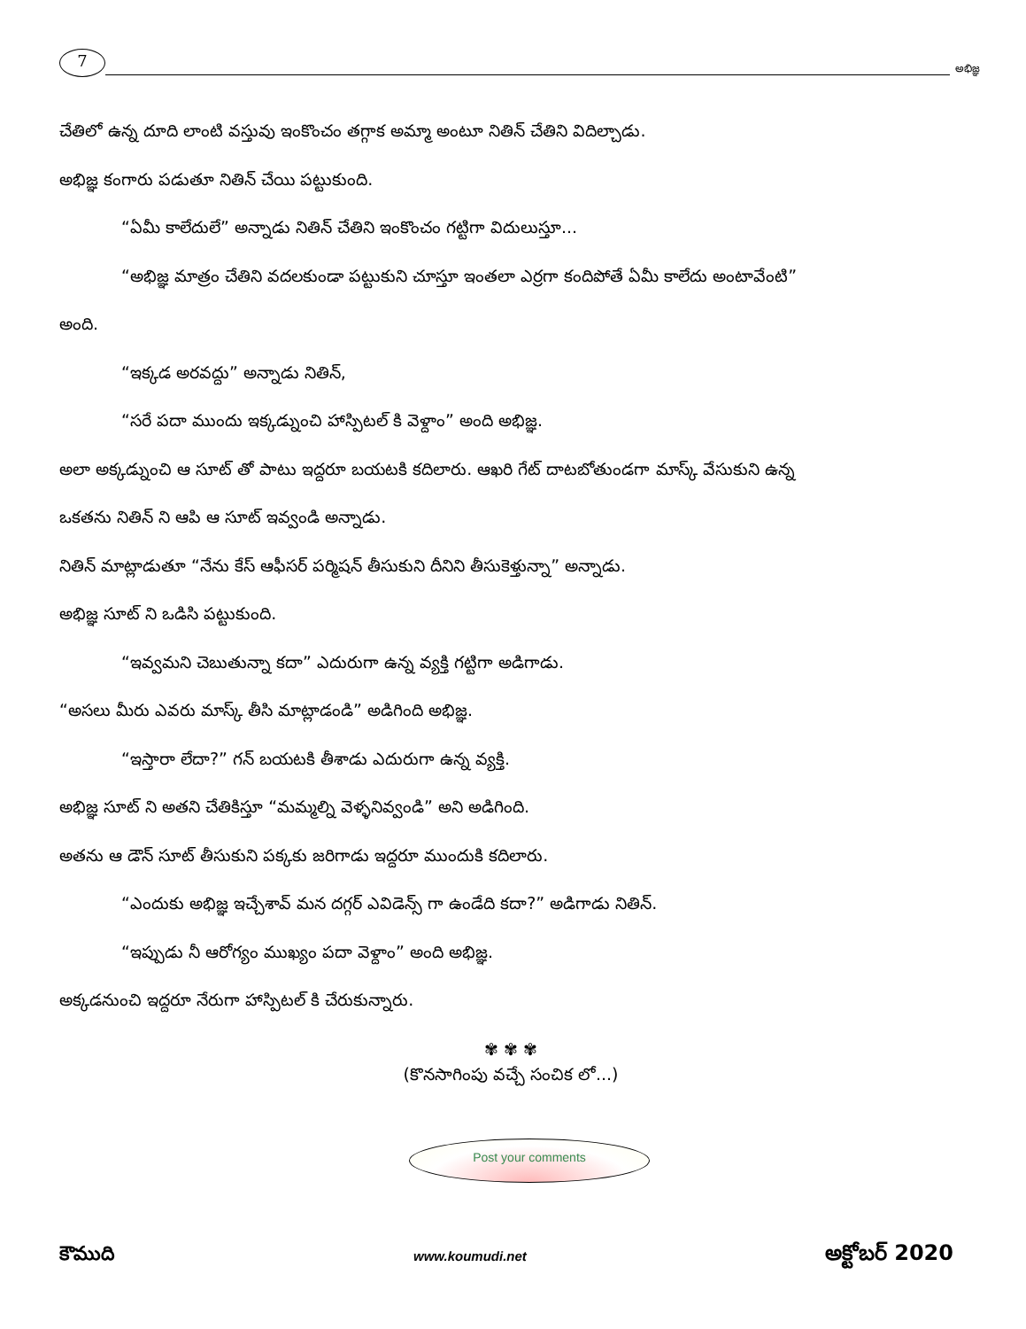7
అభిజ్ఞ
చేతిలో ఉన్న దూది లాంటి వస్తువు ఇంకొంచం తగ్గాక అమ్మా అంటూ నితిన్ చేతిని విదిల్చాడు.
అభిజ్ఞ కంగారు పడుతూ నితిన్ చేయి పట్టుకుంది.
“ఏమీ కాలేదులే” అన్నాడు నితిన్ చేతిని ఇంకొంచం గట్టిగా విదులుస్తూ...
“అభిజ్ఞ మాత్రం చేతిని వదలకుండా పట్టుకుని చూస్తూ ఇంతలా ఎర్రగా కందిపోతే ఏమీ కాలేదు అంటావేంటి”
అంది.
“ఇక్కడ అరవద్దు” అన్నాడు నితిన్,
“సరే పదా ముందు ఇక్కడ్నుంచి హాస్పిటల్ కి వెళ్దాం” అంది అభిజ్ఞ.
అలా అక్కడ్నుంచి ఆ సూట్ తో పాటు ఇద్దరూ బయటకి కదిలారు. ఆఖరి గేట్ దాటబోతుండగా మాస్క్ వేసుకుని ఉన్న
ఒకతను నితిన్ ని ఆపి ఆ సూట్ ఇవ్వండి అన్నాడు.
నితిన్ మాట్లాడుతూ “నేను కేస్ ఆఫీసర్ పర్మిషన్ తీసుకుని దీనిని తీసుకెళ్తున్నా” అన్నాడు.
అభిజ్ఞ సూట్ ని ఒడిసి పట్టుకుంది.
“ఇవ్వమని చెబుతున్నా కదా” ఎదురుగా ఉన్న వ్యక్తి గట్టిగా అడిగాడు.
“అసలు మీరు ఎవరు మాస్క్ తీసి మాట్లాడండి” అడిగింది అభిజ్ఞ.
“ఇస్తారా లేదా?” గన్ బయటకి తీశాడు ఎదురుగా ఉన్న వ్యక్తి.
అభిజ్ఞ సూట్ ని అతని చేతికిస్తూ “మమ్మల్ని వెళ్ళనివ్వండి” అని అడిగింది.
అతను ఆ డౌన్ సూట్ తీసుకుని పక్కకు జరిగాడు ఇద్దరూ ముందుకి కదిలారు.
“ఎందుకు అభిజ్ఞ ఇచ్చేశావ్ మన దగ్గర్ ఎవిడెన్స్ గా ఉండేది కదా?” అడిగాడు నితిన్.
“ఇప్పుడు నీ ఆరోగ్యం ముఖ్యం పదా వెళ్దాం” అంది అభిజ్ఞ.
అక్కడనుంచి ఇద్దరూ నేరుగా హాస్పిటల్ కి చేరుకున్నారు.
✾ ✾ ✾
(కొనసాగింపు వచ్చే సంచిక లో...)
Post your comments
కౌముది www.koumudi.net అక్టోబర్ 2020